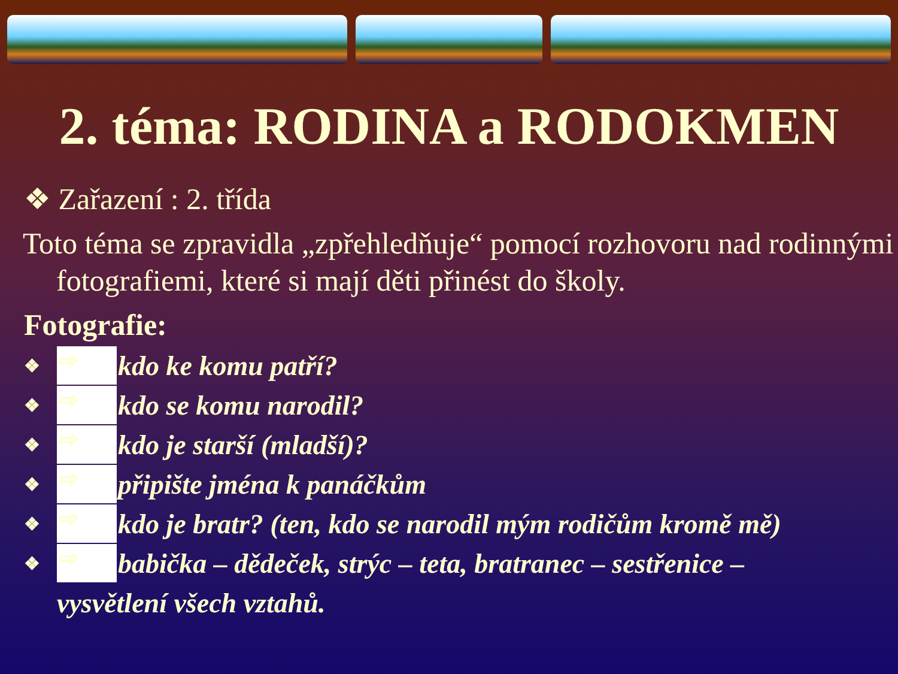2. téma: RODINA a RODOKMEN
❖ Zařazení : 2. třída
Toto téma se zpravidla „zpřehledňuje“ pomocí rozhovoru nad rodinnými fotografiemi, které si mají děti přinést do školy.
Fotografie:
❖ ⇨ kdo ke komu patří?
❖ ⇨ kdo se komu narodil?
❖ ⇨ kdo je starší (mladší)?
❖ ⇨ připište jména k panáčkům
❖ ⇨ kdo je bratr? (ten, kdo se narodil mým rodičům kromě mě)
❖ ⇨ babička – dědeček, strýc – teta, bratranec – sestřenice –
vysvětlení všech vztahů.